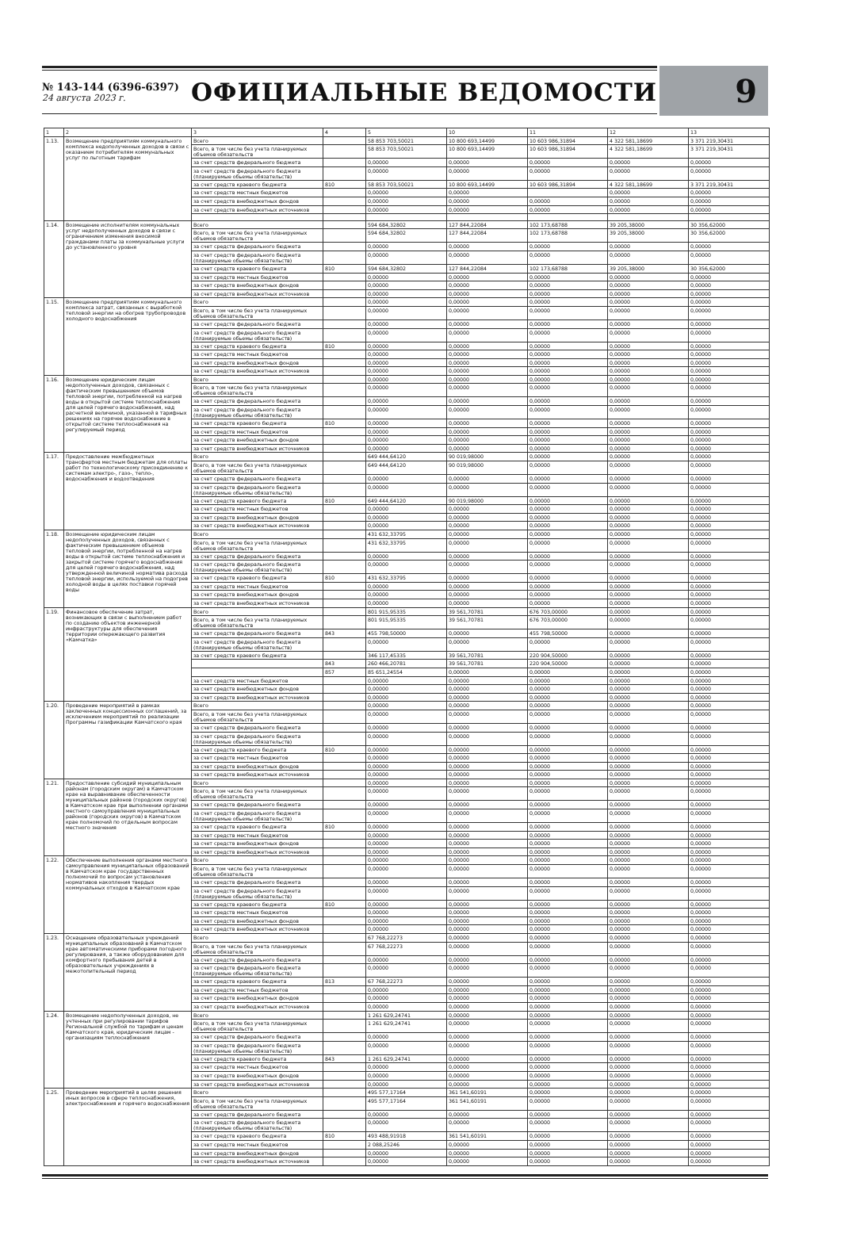№ 143-144 (6396-6397)
24 августа 2023 г.
ОФИЦИАЛЬНЫЕ ВЕДОМОСТИ
9
| 1 | 2 | 3 | 4 | 5 | 10 | 11 | 12 | 13 |
| 1.13. | Возмещение предприятиям коммунального комплекса недополученных доходов в связи с оказанием потребителям коммунальных услуг по льготным тарифам | Всего | | 58 853 703,50021 | 10 800 693,14499 | 10 603 986,31894 | 4 322 581,18699 | 3 371 219,30431 |
| | | Всего, в том числе без учета планируемых объемов обязательств | | 58 853 703,50021 | 10 800 693,14499 | 10 603 986,31894 | 4 322 581,18699 | 3 371 219,30431 |
| | | за счет средств федерального бюджета | | 0,00000 | 0,00000 | 0,00000 | 0,00000 | 0,00000 |
| | | за счет средств федерального бюджета (планируемые обьемы обязательств) | | 0,00000 | 0,00000 | 0,00000 | 0,00000 | 0,00000 |
| | | за счет средств краевого бюджета | 810 | 58 853 703,50021 | 10 800 693,14499 | 10 603 986,31894 | 4 322 581,18699 | 3 371 219,30431 |
| | | за счет средств местных бюджетов | | 0,00000 | 0,00000 | | 0,00000 | 0,00000 |
| | | за счет средств внебюджетных фондов | | 0,00000 | 0,00000 | 0,00000 | 0,00000 | 0,00000 |
| | | за счет средств внебюджетных источников | | 0,00000 | 0,00000 | 0,00000 | 0,00000 | 0,00000 |
| 1.14. | Возмещение исполнителям коммунальных услуг недополученных доходов в связи с ограничением изменения вносимой гражданами платы за коммунальные услуги до установленного уровня | Всего | | 594 684,32802 | 127 844,22084 | 102 173,68788 | 39 205,38000 | 30 356,62000 |
| | | Всего, в том числе без учета планируемых объемов обязательств | | 594 684,32802 | 127 844,22084 | 102 173,68788 | 39 205,38000 | 30 356,62000 |
| | | за счет средств федерального бюджета | | 0,00000 | 0,00000 | 0,00000 | 0,00000 | 0,00000 |
| | | за счет средств федерального бюджета (планируемые обьемы обязательств) | | 0,00000 | 0,00000 | 0,00000 | 0,00000 | 0,00000 |
| | | за счет средств краевого бюджета | 810 | 594 684,32802 | 127 844,22084 | 102 173,68788 | 39 205,38000 | 30 356,62000 |
| | | за счет средств местных бюджетов | | 0,00000 | 0,00000 | 0,00000 | 0,00000 | 0,00000 |
| | | за счет средств внебюджетных фондов | | 0,00000 | 0,00000 | 0,00000 | 0,00000 | 0,00000 |
| | | за счет средств внебюджетных источников | | 0,00000 | 0,00000 | 0,00000 | 0,00000 | 0,00000 |
| 1.15. | Возмещение предприятиям коммунального комплекса затрат, связанных с выработкой тепловой энергии на обогрев трубопроводов холодного водоснабжения | Всего | | 0,00000 | 0,00000 | 0,00000 | 0,00000 | 0,00000 |
| | | Всего, в том числе без учета планируемых объемов обязательств | | 0,00000 | 0,00000 | 0,00000 | 0,00000 | 0,00000 |
| | | за счет средств федерального бюджета | | 0,00000 | 0,00000 | 0,00000 | 0,00000 | 0,00000 |
| | | за счет средств федерального бюджета (планируемые обьемы обязательств) | | 0,00000 | 0,00000 | 0,00000 | 0,00000 | 0,00000 |
| | | за счет средств краевого бюджета | 810 | 0,00000 | 0,00000 | 0,00000 | 0,00000 | 0,00000 |
| | | за счет средств местных бюджетов | | 0,00000 | 0,00000 | 0,00000 | 0,00000 | 0,00000 |
| | | за счет средств внебюджетных фондов | | 0,00000 | 0,00000 | 0,00000 | 0,00000 | 0,00000 |
| | | за счет средств внебюджетных источников | | 0,00000 | 0,00000 | 0,00000 | 0,00000 | 0,00000 |
| 1.16. | Возмещение юридическим лицам недополученных доходов, связанных с фактическим превышением объемов тепловой энергии, потребленной на нагрев воды в открытой системе теплоснабжения для целей горячего водоснабжения, над расчетной величиной, указанной в тарифных решениях на горячее водоснабжение в открытой системе теплоснабжения на регулируемый период | Всего | | 0,00000 | 0,00000 | 0,00000 | 0,00000 | 0,00000 |
| | | Всего, в том числе без учета планируемых объемов обязательств | | 0,00000 | 0,00000 | 0,00000 | 0,00000 | 0,00000 |
| | | за счет средств федерального бюджета | | 0,00000 | 0,00000 | 0,00000 | 0,00000 | 0,00000 |
| | | за счет средств федерального бюджета (планируемые обьемы обязательств) | | 0,00000 | 0,00000 | 0,00000 | 0,00000 | 0,00000 |
| | | за счет средств краевого бюджета | 810 | 0,00000 | 0,00000 | 0,00000 | 0,00000 | 0,00000 |
| | | за счет средств местных бюджетов | | 0,00000 | 0,00000 | 0,00000 | 0,00000 | 0,00000 |
| | | за счет средств внебюджетных фондов | | 0,00000 | 0,00000 | 0,00000 | 0,00000 | 0,00000 |
| | | за счет средств внебюджетных источников | | 0,00000 | 0,00000 | 0,00000 | 0,00000 | 0,00000 |
| 1.17. | Предоставление межбюджетных трансфертов местным бюджетам для оплаты работ по технологическому присоединению к системам электро-, газо-, тепло-, водоснабжения и водоотведения | Всего | | 649 444,64120 | 90 019,98000 | 0,00000 | 0,00000 | 0,00000 |
| | | Всего, в том числе без учета планируемых объемов обязательств | | 649 444,64120 | 90 019,98000 | 0,00000 | 0,00000 | 0,00000 |
| | | за счет средств федерального бюджета | | 0,00000 | 0,00000 | 0,00000 | 0,00000 | 0,00000 |
| | | за счет средств федерального бюджета (планируемые обьемы обязательств) | | 0,00000 | 0,00000 | 0,00000 | 0,00000 | 0,00000 |
| | | за счет средств краевого бюджета | 810 | 649 444,64120 | 90 019,98000 | 0,00000 | 0,00000 | 0,00000 |
| | | за счет средств местных бюджетов | | 0,00000 | 0,00000 | 0,00000 | 0,00000 | 0,00000 |
| | | за счет средств внебюджетных фондов | | 0,00000 | 0,00000 | 0,00000 | 0,00000 | 0,00000 |
| | | за счет средств внебюджетных источников | | 0,00000 | 0,00000 | 0,00000 | 0,00000 | 0,00000 |
| 1.18. | Возмещение юридическим лицам недополученных доходов, связанных с фактическим превышением объемов тепловой энергии, потребленной на нагрев воды в открытой системе теплоснабжения и закрытой системе горячего водоснабжения для целей горячего водоснабжения, над утвержденной величиной норматива расхода тепловой энергии, используемой на подогрев холодной воды в целях поставки горячей воды | Всего | | 431 632,33795 | 0,00000 | 0,00000 | 0,00000 | 0,00000 |
| | | Всего, в том числе без учета планируемых объемов обязательств | | 431 632,33795 | 0,00000 | 0,00000 | 0,00000 | 0,00000 |
| | | за счет средств федерального бюджета | | 0,00000 | 0,00000 | 0,00000 | 0,00000 | 0,00000 |
| | | за счет средств федерального бюджета (планируемые обьемы обязательств) | | 0,00000 | 0,00000 | 0,00000 | 0,00000 | 0,00000 |
| | | за счет средств краевого бюджета | 810 | 431 632,33795 | 0,00000 | 0,00000 | 0,00000 | 0,00000 |
| | | за счет средств местных бюджетов | | 0,00000 | 0,00000 | 0,00000 | 0,00000 | 0,00000 |
| | | за счет средств внебюджетных фондов | | 0,00000 | 0,00000 | 0,00000 | 0,00000 | 0,00000 |
| | | за счет средств внебюджетных источников | | 0,00000 | 0,00000 | 0,00000 | 0,00000 | 0,00000 |
| 1.19. | Финансовое обеспечение затрат, возникающих в связи с выполнением работ по созданию объектов инженерной инфраструктуры для обеспечения территории опережающего развития «Камчатка» | Всего | | 801 915,95335 | 39 561,70781 | 676 703,00000 | 0,00000 | 0,00000 |
| | | Всего, в том числе без учета планируемых объемов обязательств | | 801 915,95335 | 39 561,70781 | 676 703,00000 | 0,00000 | 0,00000 |
| | | за счет средств федерального бюджета | 843 | 455 798,50000 | 0,00000 | 455 798,50000 | 0,00000 | 0,00000 |
| | | за счет средств федерального бюджета (планируемые обьемы обязательств) | | 0,00000 | 0,00000 | 0,00000 | 0,00000 | 0,00000 |
| | | за счет средств краевого бюджета | | 346 117,45335 | 39 561,70781 | 220 904,50000 | 0,00000 | 0,00000 |
| | | | 843 | 260 466,20781 | 39 561,70781 | 220 904,50000 | 0,00000 | 0,00000 |
| | | | 857 | 85 651,24554 | 0,00000 | 0,00000 | 0,00000 | 0,00000 |
| | | за счет средств местных бюджетов | | 0,00000 | 0,00000 | 0,00000 | 0,00000 | 0,00000 |
| | | за счет средств внебюджетных фондов | | 0,00000 | 0,00000 | 0,00000 | 0,00000 | 0,00000 |
| | | за счет средств внебюджетных источников | | 0,00000 | 0,00000 | 0,00000 | 0,00000 | 0,00000 |
| 1.20. | Проведение мероприятий в рамках заключенных концессионных соглашений, за исключением мероприятий по реализации Программы газификации Камчатского края | Всего | | 0,00000 | 0,00000 | 0,00000 | 0,00000 | 0,00000 |
| | | Всего, в том числе без учета планируемых объемов обязательств | | 0,00000 | 0,00000 | 0,00000 | 0,00000 | 0,00000 |
| | | за счет средств федерального бюджета | | 0,00000 | 0,00000 | 0,00000 | 0,00000 | 0,00000 |
| | | за счет средств федерального бюджета (планируемые обьемы обязательств) | | 0,00000 | 0,00000 | 0,00000 | 0,00000 | 0,00000 |
| | | за счет средств краевого бюджета | 810 | 0,00000 | 0,00000 | 0,00000 | 0,00000 | 0,00000 |
| | | за счет средств местных бюджетов | | 0,00000 | 0,00000 | 0,00000 | 0,00000 | 0,00000 |
| | | за счет средств внебюджетных фондов | | 0,00000 | 0,00000 | 0,00000 | 0,00000 | 0,00000 |
| | | за счет средств внебюджетных источников | | 0,00000 | 0,00000 | 0,00000 | 0,00000 | 0,00000 |
| 1.21. | Предоставление субсидий муниципальным районам (городским округам) в Камчатском крае на выравнивание обеспеченности муниципальных районов (городских округов) в Камчатском крае при выполнении органами местного самоуправления муниципальных районов (городских округов) в Камчатском крае полномочий по отдельным вопросам местного значения | Всего | | 0,00000 | 0,00000 | 0,00000 | 0,00000 | 0,00000 |
| | | Всего, в том числе без учета планируемых объемов обязательств | | 0,00000 | 0,00000 | 0,00000 | 0,00000 | 0,00000 |
| | | за счет средств федерального бюджета | | 0,00000 | 0,00000 | 0,00000 | 0,00000 | 0,00000 |
| | | за счет средств федерального бюджета (планируемые обьемы обязательств) | | 0,00000 | 0,00000 | 0,00000 | 0,00000 | 0,00000 |
| | | за счет средств краевого бюджета | 810 | 0,00000 | 0,00000 | 0,00000 | 0,00000 | 0,00000 |
| | | за счет средств местных бюджетов | | 0,00000 | 0,00000 | 0,00000 | 0,00000 | 0,00000 |
| | | за счет средств внебюджетных фондов | | 0,00000 | 0,00000 | 0,00000 | 0,00000 | 0,00000 |
| | | за счет средств внебюджетных источников | | 0,00000 | 0,00000 | 0,00000 | 0,00000 | 0,00000 |
| 1.22. | Обеспечение выполнения органами местного самоуправления муниципальных образований в Камчатском крае государственных полномочий по вопросам установления нормативов накопления твердых коммунальных отходов в Камчатском крае | Всего | | 0,00000 | 0,00000 | 0,00000 | 0,00000 | 0,00000 |
| | | Всего, в том числе без учета планируемых объемов обязательств | | 0,00000 | 0,00000 | 0,00000 | 0,00000 | 0,00000 |
| | | за счет средств федерального бюджета | | 0,00000 | 0,00000 | 0,00000 | 0,00000 | 0,00000 |
| | | за счет средств федерального бюджета (планируемые обьемы обязательств) | | 0,00000 | 0,00000 | 0,00000 | 0,00000 | 0,00000 |
| | | за счет средств краевого бюджета | 810 | 0,00000 | 0,00000 | 0,00000 | 0,00000 | 0,00000 |
| | | за счет средств местных бюджетов | | 0,00000 | 0,00000 | 0,00000 | 0,00000 | 0,00000 |
| | | за счет средств внебюджетных фондов | | 0,00000 | 0,00000 | 0,00000 | 0,00000 | 0,00000 |
| | | за счет средств внебюджетных источников | | 0,00000 | 0,00000 | 0,00000 | 0,00000 | 0,00000 |
| 1.23. | Оснащение образовательных учреждений муниципальных образований в Камчатском крае автоматическими приборами погодного регулирования, а также оборудованием для комфортного пребывания детей в образовательных учреждениях в межотопительный период | Всего | | 67 768,22273 | 0,00000 | 0,00000 | 0,00000 | 0,00000 |
| | | Всего, в том числе без учета планируемых объемов обязательств | | 67 768,22273 | 0,00000 | 0,00000 | 0,00000 | 0,00000 |
| | | за счет средств федерального бюджета | | 0,00000 | 0,00000 | 0,00000 | 0,00000 | 0,00000 |
| | | за счет средств федерального бюджета (планируемые обьемы обязательств) | | 0,00000 | 0,00000 | 0,00000 | 0,00000 | 0,00000 |
| | | за счет средств краевого бюджета | 813 | 67 768,22273 | 0,00000 | 0,00000 | 0,00000 | 0,00000 |
| | | за счет средств местных бюджетов | | 0,00000 | 0,00000 | 0,00000 | 0,00000 | 0,00000 |
| | | за счет средств внебюджетных фондов | | 0,00000 | 0,00000 | 0,00000 | 0,00000 | 0,00000 |
| | | за счет средств внебюджетных источников | | 0,00000 | 0,00000 | 0,00000 | 0,00000 | 0,00000 |
| 1.24. | Возмещение недополученных доходов, не учтенных при регулировании тарифов Региональной службой по тарифам и ценам Камчатского края, юридическим лицам - организациям теплоснабжения | Всего | | 1 261 629,24741 | 0,00000 | 0,00000 | 0,00000 | 0,00000 |
| | | Всего, в том числе без учета планируемых объемов обязательств | | 1 261 629,24741 | 0,00000 | 0,00000 | 0,00000 | 0,00000 |
| | | за счет средств федерального бюджета | | 0,00000 | 0,00000 | 0,00000 | 0,00000 | 0,00000 |
| | | за счет средств федерального бюджета (планируемые обьемы обязательств) | | 0,00000 | 0,00000 | 0,00000 | 0,00000 | 0,00000 |
| | | за счет средств краевого бюджета | 843 | 1 261 629,24741 | 0,00000 | 0,00000 | 0,00000 | 0,00000 |
| | | за счет средств местных бюджетов | | 0,00000 | 0,00000 | 0,00000 | 0,00000 | 0,00000 |
| | | за счет средств внебюджетных фондов | | 0,00000 | 0,00000 | 0,00000 | 0,00000 | 0,00000 |
| | | за счет средств внебюджетных источников | | 0,00000 | 0,00000 | 0,00000 | 0,00000 | 0,00000 |
| 1.25. | Проведение мероприятий в целях решения иных вопросов в сфере теплоснабжения, электроснабжения и горячего водоснабжения | Всего | | 495 577,17164 | 361 541,60191 | 0,00000 | 0,00000 | 0,00000 |
| | | Всего, в том числе без учета планируемых объемов обязательств | | 495 577,17164 | 361 541,60191 | 0,00000 | 0,00000 | 0,00000 |
| | | за счет средств федерального бюджета | | 0,00000 | 0,00000 | 0,00000 | 0,00000 | 0,00000 |
| | | за счет средств федерального бюджета (планируемые обьемы обязательств) | | 0,00000 | 0,00000 | 0,00000 | 0,00000 | 0,00000 |
| | | за счет средств краевого бюджета | 810 | 493 488,91918 | 361 541,60191 | 0,00000 | 0,00000 | 0,00000 |
| | | за счет средств местных бюджетов | | 2 088,25246 | 0,00000 | 0,00000 | 0,00000 | 0,00000 |
| | | за счет средств внебюджетных фондов | | 0,00000 | 0,00000 | 0,00000 | 0,00000 | 0,00000 |
| | | за счет средств внебюджетных источников | | 0,00000 | 0,00000 | 0,00000 | 0,00000 | 0,00000 |